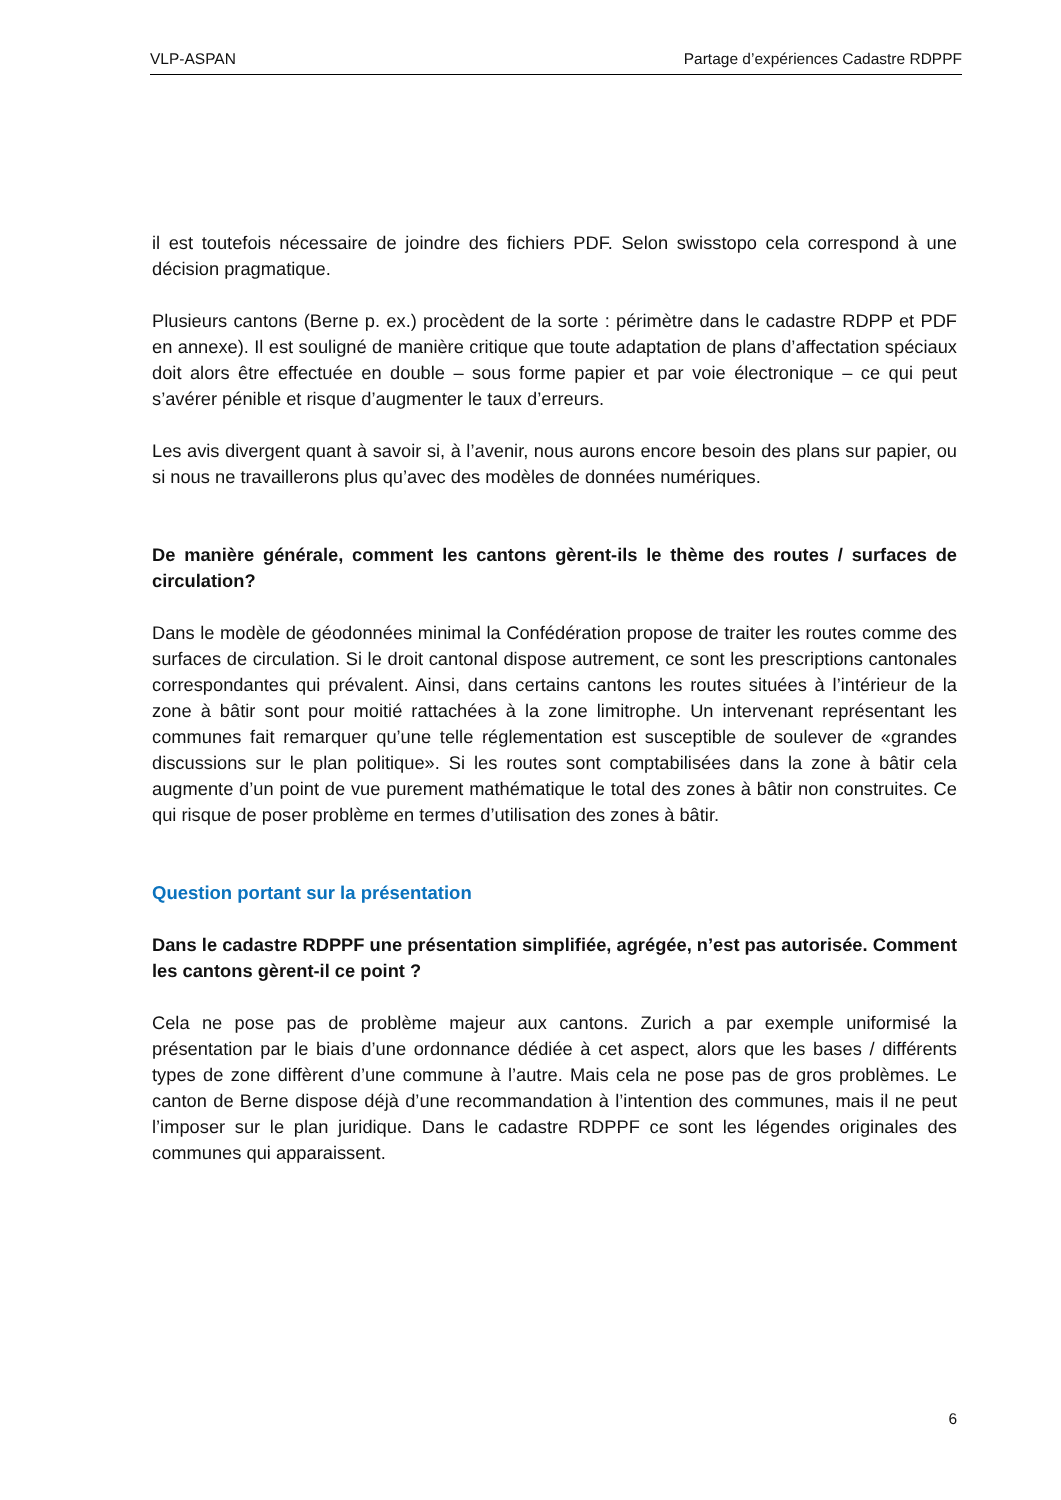VLP-ASPAN Partage d’expériences Cadastre RDPPF
il est toutefois nécessaire de joindre des fichiers PDF. Selon swisstopo cela correspond à une décision pragmatique.
Plusieurs cantons (Berne p. ex.) procèdent de la sorte : périmètre dans le cadastre RDPP et PDF en annexe). Il est souligné de manière critique que toute adaptation de plans d’affectation spéciaux doit alors être effectuée en double – sous forme papier et par voie électronique – ce qui peut s’avérer pénible et risque d’augmenter le taux d’erreurs.
Les avis divergent quant à savoir si, à l’avenir, nous aurons encore besoin des plans sur papier, ou si nous ne travaillerons plus qu’avec des modèles de données numériques.
De manière générale, comment les cantons gèrent-ils le thème des routes / surfaces de circulation?
Dans le modèle de géodonnées minimal la Confédération propose de traiter les routes comme des surfaces de circulation. Si le droit cantonal dispose autrement, ce sont les prescriptions cantonales correspondantes qui prévalent. Ainsi, dans certains cantons les routes situées à l’intérieur de la zone à bâtir sont pour moitié rattachées à la zone limitrophe. Un intervenant représentant les communes fait remarquer qu’une telle réglementation est susceptible de soulever de «grandes discussions sur le plan politique». Si les routes sont comptabilisées dans la zone à bâtir cela augmente d’un point de vue purement mathématique le total des zones à bâtir non construites. Ce qui risque de poser problème en termes d’utilisation des zones à bâtir.
Question portant sur la présentation
Dans le cadastre RDPPF une présentation simplifiée, agrégée, n’est pas autorisée. Comment les cantons gèrent-il ce point ?
Cela ne pose pas de problème majeur aux cantons. Zurich a par exemple uniformisé la présentation par le biais d’une ordonnance dédiée à cet aspect, alors que les bases / différents types de zone diffèrent d’une commune à l’autre. Mais cela ne pose pas de gros problèmes. Le canton de Berne dispose déjà d’une recommandation à l’intention des communes, mais il ne peut l’imposer sur le plan juridique. Dans le cadastre RDPPF ce sont les légendes originales des communes qui apparaissent.
6